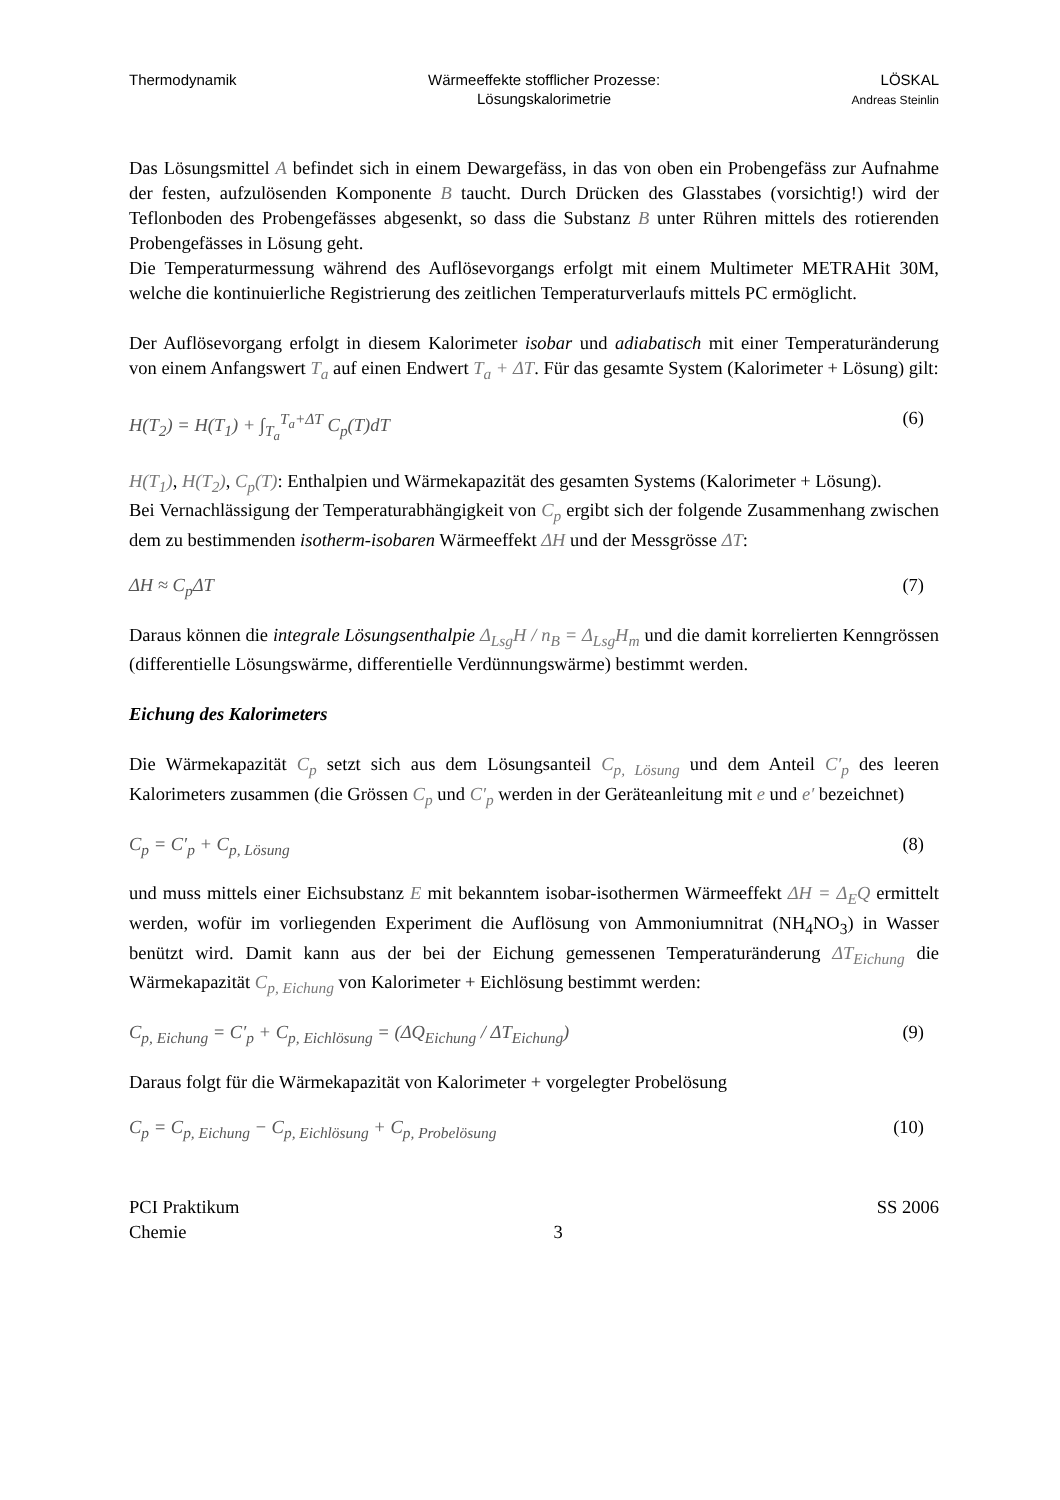Thermodynamik Wärmeeffekte stofflicher Prozesse:
Lösungskalorimetrie
LÖSKAL
Andreas Steinlin
Das Lösungsmittel A befindet sich in einem Dewargefäss, in das von oben ein Probengefäss zur Aufnahme der festen, aufzulösenden Komponente B taucht. Durch Drücken des Glasstabes (vorsichtig!) wird der Teflonboden des Probengefässes abgesenkt, so dass die Substanz B unter Rühren mittels des rotierenden Probengefässes in Lösung geht.
Die Temperaturmessung während des Auflösevorgangs erfolgt mit einem Multimeter METRAHit 30M, welche die kontinuierliche Registrierung des zeitlichen Temperaturverlaufs mittels PC ermöglicht.
Der Auflösevorgang erfolgt in diesem Kalorimeter isobar und adiabatisch mit einer Temperaturänderung von einem Anfangswert T<sub>a</sub> auf einen Endwert T<sub>a</sub> + ΔT. Für das gesamte System (Kalorimeter + Lösung) gilt:
H(T<sub>2</sub>) = H(T<sub>1</sub>) + ∫<sub>T<sub>a</sub></sub><sup>T<sub>a</sub>+ΔT</sup> C<sub>p</sub>(T)dT (6)
H(T<sub>1</sub>), H(T<sub>2</sub>), C<sub>p</sub>(T): Enthalpien und Wärmekapazität des gesamten Systems (Kalorimeter + Lösung).
Bei Vernachlässigung der Temperaturabhängigkeit von C<sub>p</sub> ergibt sich der folgende Zusammenhang zwischen dem zu bestimmenden isotherm-isobaren Wärmeeffekt ΔH und der Messgrösse ΔT:
ΔH ≈ C<sub>p</sub>ΔT (7)
Daraus können die integrale Lösungsenthalpie Δ<sub>Lsg</sub>H / n<sub>B</sub> = Δ<sub>Lsg</sub>H<sub>m</sub> und die damit korrelierten Kenngrössen (differentielle Lösungswärme, differentielle Verdünnungswärme) bestimmt werden.
Eichung des Kalorimeters
Die Wärmekapazität C<sub>p</sub> setzt sich aus dem Lösungsanteil C<sub>p, Lösung</sub> und dem Anteil C′<sub>p</sub> des leeren Kalorimeters zusammen (die Grössen C<sub>p</sub> und C′<sub>p</sub> werden in der Geräteanleitung mit e und e′ bezeichnet)
C<sub>p</sub> = C′<sub>p</sub> + C<sub>p, Lösung</sub> (8)
und muss mittels einer Eichsubstanz E mit bekanntem isobar-isothermen Wärmeeffekt ΔH = Δ<sub>E</sub>Q ermittelt werden, wofür im vorliegenden Experiment die Auflösung von Ammoniumnitrat (NH<sub>4</sub>NO<sub>3</sub>) in Wasser benützt wird. Damit kann aus der bei der Eichung gemessenen Temperaturänderung ΔT<sub>Eichung</sub> die Wärmekapazität C<sub>p, Eichung</sub> von Kalorimeter + Eichlösung bestimmt werden:
C<sub>p, Eichung</sub> = C′<sub>p</sub> + C<sub>p, Eichlösung</sub> = (ΔQ<sub>Eichung</sub> / ΔT<sub>Eichung</sub>) (9)
Daraus folgt für die Wärmekapazität von Kalorimeter + vorgelegter Probelösung
C<sub>p</sub> = C<sub>p, Eichung</sub> − C<sub>p, Eichlösung</sub> + C<sub>p, Probelösung</sub> (10)
PCI Praktikum
Chemie
3
SS 2006